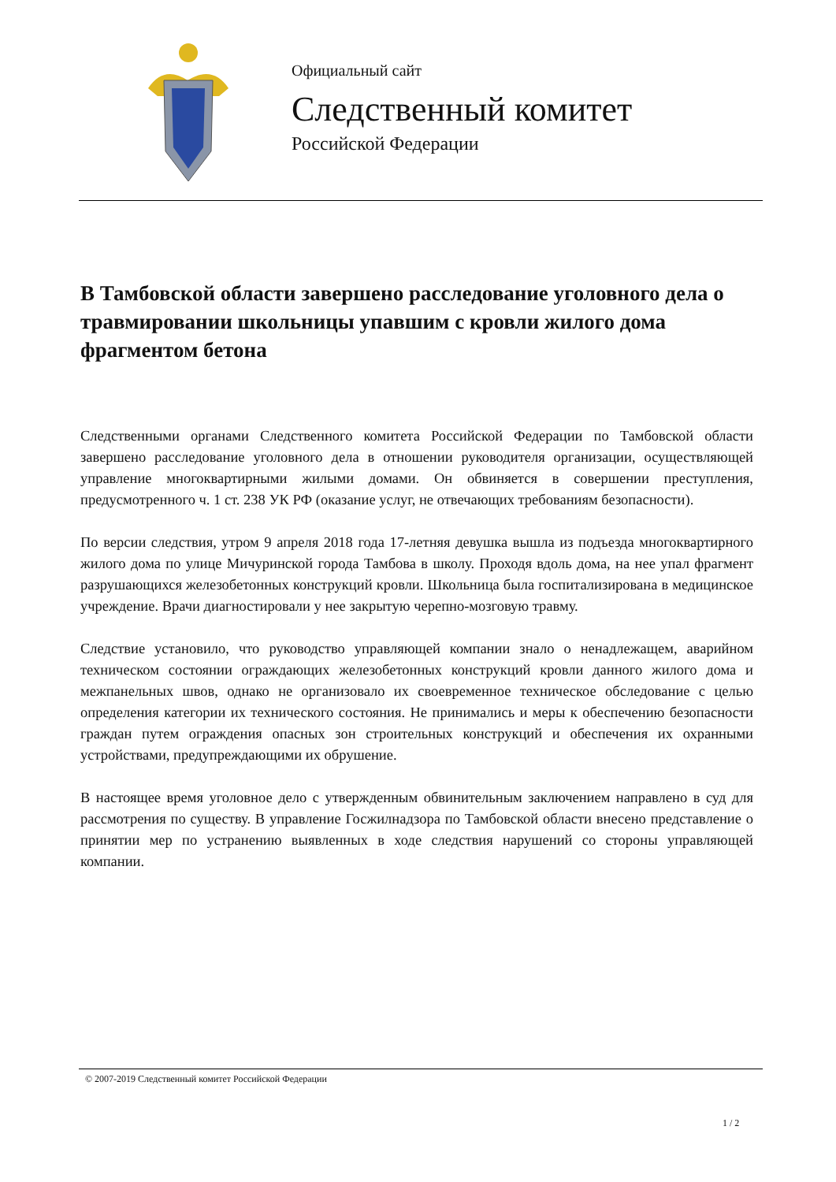Официальный сайт
Следственный комитет
Российской Федерации
В Тамбовской области завершено расследование уголовного дела о травмировании школьницы упавшим с кровли жилого дома фрагментом бетона
Следственными органами Следственного комитета Российской Федерации по Тамбовской области завершено расследование уголовного дела в отношении руководителя организации, осуществляющей управление многоквартирными жилыми домами. Он обвиняется в совершении преступления, предусмотренного ч. 1 ст. 238 УК РФ (оказание услуг, не отвечающих требованиям безопасности).
По версии следствия, утром 9 апреля 2018 года 17-летняя девушка вышла из подъезда многоквартирного жилого дома по улице Мичуринской города Тамбова в школу. Проходя вдоль дома, на нее упал фрагмент разрушающихся железобетонных конструкций кровли. Школьница была госпитализирована в медицинское учреждение. Врачи диагностировали у нее закрытую черепно-мозговую травму.
Следствие установило, что руководство управляющей компании знало о ненадлежащем, аварийном техническом состоянии ограждающих железобетонных конструкций кровли данного жилого дома и межпанельных швов, однако не организовало их своевременное техническое обследование с целью определения категории их технического состояния. Не принимались и меры к обеспечению безопасности граждан путем ограждения опасных зон строительных конструкций и обеспечения их охранными устройствами, предупреждающими их обрушение.
В настоящее время уголовное дело с утвержденным обвинительным заключением направлено в суд для рассмотрения по существу. В управление Госжилнадзора по Тамбовской области внесено представление о принятии мер по устранению выявленных в ходе следствия нарушений со стороны управляющей компании.
© 2007-2019 Следственный комитет Российской Федерации
1 / 2